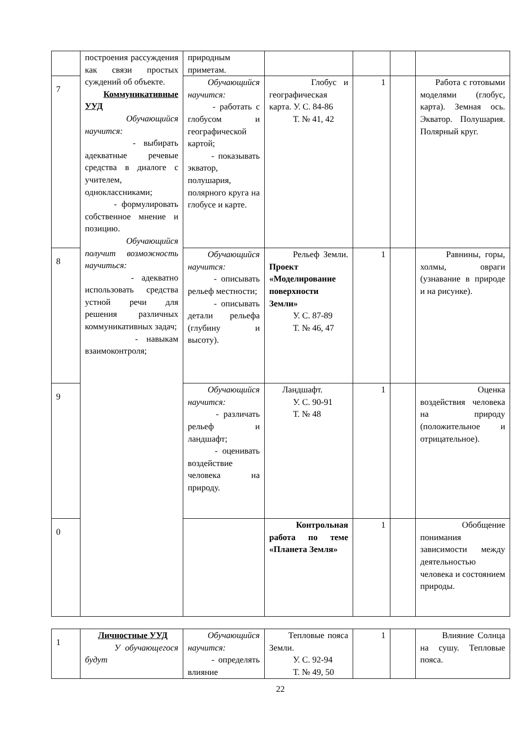| | построения рассуждения как связи простых суждений об объекте. Коммуникативные УУД Обучающийся научится: - выбирать адекватные речевые средства в диалоге с учителем, одноклассниками; - формулировать собственное мнение и позицию. Обучающийся получит возможность научиться: - адекватно использовать средства устной речи для решения различных коммуникативных задач; - навыкам взаимоконтроля; | природным приметам. | | | | |
| 7 | | Обучающийся научится: - работать с глобусом и географической картой; - показывать экватор, полушария, полярного круга на глобусе и карте. | Глобус и географическая карта. У. С. 84-86 Т. № 41, 42 | 1 | | Работа с готовыми моделями (глобус, карта). Земная ось. Экватор. Полушария. Полярный круг. |
| 8 | | Обучающийся научится: - описывать рельеф местности; - описывать детали рельефа (глубину и высоту). | Рельеф Земли. Проект «Моделирование поверхности Земли» У. С. 87-89 Т. № 46, 47 | 1 | | Равнины, горы, холмы, овраги (узнавание в природе и на рисунке). |
| 9 | | Обучающийся научится: - различать рельеф и ландшафт; - оценивать воздействие человека на природу. | Ландшафт. У. С. 90-91 Т. № 48 | 1 | | Оценка воздействия человека на природу (положительное и отрицательное). |
| 0 | | | Контрольная работа по теме «Планета Земля» | 1 | | Обобщение понимания зависимости между деятельностью человека и состоянием природы. |
| 1 | Личностные УУД У обучающегося будут | Обучающийся научится: - определять влияние | Тепловые пояса Земли. У. С. 92-94 Т. № 49, 50 | 1 | | Влияние Солнца на сушу. Тепловые пояса. |
22